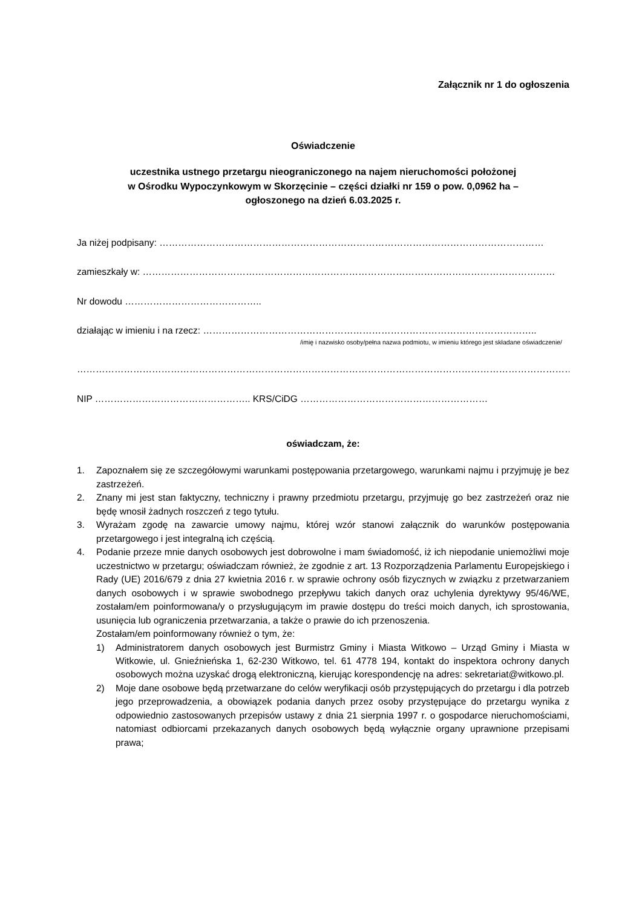Załącznik nr 1 do ogłoszenia
Oświadczenie
uczestnika ustnego przetargu nieograniczonego na najem nieruchomości położonej
w Ośrodku Wypoczynkowym w Skorzęcinie – części działki nr 159 o pow. 0,0962 ha –
ogłoszonego na dzień 6.03.2025 r.
Ja niżej podpisany: ……………………………………………………………………………………………………………
zamieszkały w: ……………………………………………………………………………………………………………………
Nr dowodu ……………………………………..
działając w imieniu i na rzecz: ……………………………………………………………………………………………..
/imię i nazwisko osoby/pełna nazwa podmiotu, w imieniu którego jest składane oświadczenie/
…………………………………………………………………………………………………………………………………………….
NIP ………………………………………….. KRS/CiDG ……………………………………………………
oświadczam, że:
1. Zapoznałem się ze szczegółowymi warunkami postępowania przetargowego, warunkami najmu i przyjmuję je bez zastrzeżeń.
2. Znany mi jest stan faktyczny, techniczny i prawny przedmiotu przetargu, przyjmuję go bez zastrzeżeń oraz nie będę wnosił żadnych roszczeń z tego tytułu.
3. Wyrażam zgodę na zawarcie umowy najmu, której wzór stanowi załącznik do warunków postępowania przetargowego i jest integralną ich częścią.
4. Podanie przeze mnie danych osobowych jest dobrowolne i mam świadomość, iż ich niepodanie uniemożliwi moje uczestnictwo w przetargu; oświadczam również, że zgodnie z art. 13 Rozporządzenia Parlamentu Europejskiego i Rady (UE) 2016/679 z dnia 27 kwietnia 2016 r. w sprawie ochrony osób fizycznych w związku z przetwarzaniem danych osobowych i w sprawie swobodnego przepływu takich danych oraz uchylenia dyrektywy 95/46/WE, zostałam/em poinformowana/y o przysługującym im prawie dostępu do treści moich danych, ich sprostowania, usunięcia lub ograniczenia przetwarzania, a także o prawie do ich przenoszenia.
Zostałam/em poinformowany również o tym, że:
1) Administratorem danych osobowych jest Burmistrz Gminy i Miasta Witkowo – Urząd Gminy i Miasta w Witkowie, ul. Gnieźnieńska 1, 62-230 Witkowo, tel. 61 4778 194, kontakt do inspektora ochrony danych osobowych można uzyskać drogą elektroniczną, kierując korespondencję na adres: sekretariat@witkowo.pl.
2) Moje dane osobowe będą przetwarzane do celów weryfikacji osób przystępujących do przetargu i dla potrzeb jego przeprowadzenia, a obowiązek podania danych przez osoby przystępujące do przetargu wynika z odpowiednio zastosowanych przepisów ustawy z dnia 21 sierpnia 1997 r. o gospodarce nieruchomościami, natomiast odbiorcami przekazanych danych osobowych będą wyłącznie organy uprawnione przepisami prawa;